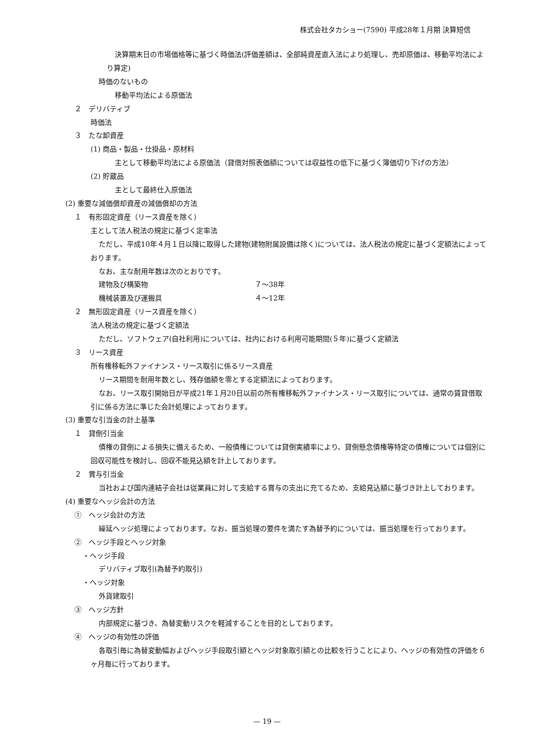株式会社タカショー(7590) 平成28年１月期 決算短信
決算期末日の市場価格等に基づく時価法(評価差額は、全部純資産直入法により処理し、売却原価は、移動平均法により算定)
時価のないもの
移動平均法による原価法
２　デリバティブ
時価法
３　たな卸資産
(1) 商品・製品・仕掛品・原材料
主として移動平均法による原価法（貸借対照表価額については収益性の低下に基づく簿価切り下げの方法）
(2) 貯蔵品
主として最終仕入原価法
(2) 重要な減価償却資産の減価償却の方法
１　有形固定資産（リース資産を除く）
主として法人税法の規定に基づく定率法
ただし、平成10年４月１日以降に取得した建物(建物附属設備は除く)については、法人税法の規定に基づく定額法によっております。
なお、主な耐用年数は次のとおりです。
| 建物及び構築物 | ７～38年 |
| 機械装置及び運搬具 | ４～12年 |
２　無形固定資産（リース資産を除く）
法人税法の規定に基づく定額法
ただし、ソフトウェア(自社利用)については、社内における利用可能期間(５年)に基づく定額法
３　リース資産
所有権移転外ファイナンス・リース取引に係るリース資産
リース期間を耐用年数とし、残存価額を零とする定額法によっております。
なお、リース取引開始日が平成21年１月20日以前の所有権移転外ファイナンス・リース取引については、通常の賃貸借取引に係る方法に準じた会計処理によっております。
(3) 重要な引当金の計上基準
１　貸倒引当金
債権の貸倒による損失に備えるため、一般債権については貸倒実績率により、貸倒懸念債権等特定の債権については個別に回収可能性を検討し、回収不能見込額を計上しております。
２　賞与引当金
当社および国内連結子会社は従業員に対して支給する賞与の支出に充てるため、支給見込額に基づき計上しております。
(4) 重要なヘッジ会計の方法
①　ヘッジ会計の方法
繰延ヘッジ処理によっております。なお、振当処理の要件を満たす為替予約については、振当処理を行っております。
②　ヘッジ手段とヘッジ対象
・ヘッジ手段
デリバティブ取引(為替予約取引)
・ヘッジ対象
外貨建取引
③　ヘッジ方針
内部規定に基づき、為替変動リスクを軽減することを目的としております。
④　ヘッジの有効性の評価
各取引毎に為替変動幅およびヘッジ手段取引額とヘッジ対象取引額との比較を行うことにより、ヘッジの有効性の評価を６ヶ月毎に行っております。
— 19 —